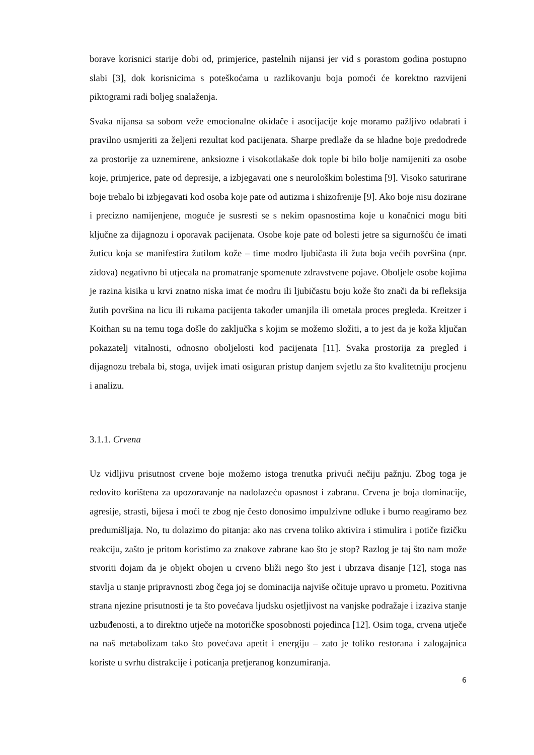borave korisnici starije dobi od, primjerice, pastelnih nijansi jer vid s porastom godina postupno slabi [3], dok korisnicima s poteškoćama u razlikovanju boja pomoći će korektno razvijeni piktogrami radi boljeg snalaženja.
Svaka nijansa sa sobom veže emocionalne okidače i asocijacije koje moramo pažljivo odabrati i pravilno usmjeriti za željeni rezultat kod pacijenata. Sharpe predlaže da se hladne boje predodrede za prostorije za uznemirene, anksiozne i visokotlakaše dok tople bi bilo bolje namijeniti za osobe koje, primjerice, pate od depresije, a izbjegavati one s neurološkim bolestima [9]. Visoko saturirane boje trebalo bi izbjegavati kod osoba koje pate od autizma i shizofrenije [9]. Ako boje nisu dozirane i precizno namijenjene, moguće je susresti se s nekim opasnostima koje u konačnici mogu biti ključne za dijagnozu i oporavak pacijenata. Osobe koje pate od bolesti jetre sa sigurnošću će imati žuticu koja se manifestira žutilom kože – time modro ljubičasta ili žuta boja većih površina (npr. zidova) negativno bi utjecala na promatranje spomenute zdravstvene pojave. Oboljele osobe kojima je razina kisika u krvi znatno niska imat će modru ili ljubičastu boju kože što znači da bi refleksija žutih površina na licu ili rukama pacijenta također umanjila ili ometala proces pregleda. Kreitzer i Koithan su na temu toga došle do zaključka s kojim se možemo složiti, a to jest da je koža ključan pokazatelj vitalnosti, odnosno oboljelosti kod pacijenata [11]. Svaka prostorija za pregled i dijagnozu trebala bi, stoga, uvijek imati osiguran pristup danjem svjetlu za što kvalitetniju procjenu i analizu.
3.1.1. Crvena
Uz vidljivu prisutnost crvene boje možemo istoga trenutka privući nečiju pažnju. Zbog toga je redovito korištena za upozoravanje na nadolazeću opasnost i zabranu. Crvena je boja dominacije, agresije, strasti, bijesa i moći te zbog nje često donosimo impulzivne odluke i burno reagiramo bez predumišljaja. No, tu dolazimo do pitanja: ako nas crvena toliko aktivira i stimulira i potiče fizičku reakciju, zašto je pritom koristimo za znakove zabrane kao što je stop? Razlog je taj što nam može stvoriti dojam da je objekt obojen u crveno bliži nego što jest i ubrzava disanje [12], stoga nas stavlja u stanje pripravnosti zbog čega joj se dominacija najviše očituje upravo u prometu. Pozitivna strana njezine prisutnosti je ta što povećava ljudsku osjetljivost na vanjske podražaje i izaziva stanje uzbuđenosti, a to direktno utječe na motoričke sposobnosti pojedinca [12]. Osim toga, crvena utječe na naš metabolizam tako što povećava apetit i energiju – zato je toliko restorana i zalogajnica koriste u svrhu distrakcije i poticanja pretjeranog konzumiranja.
6